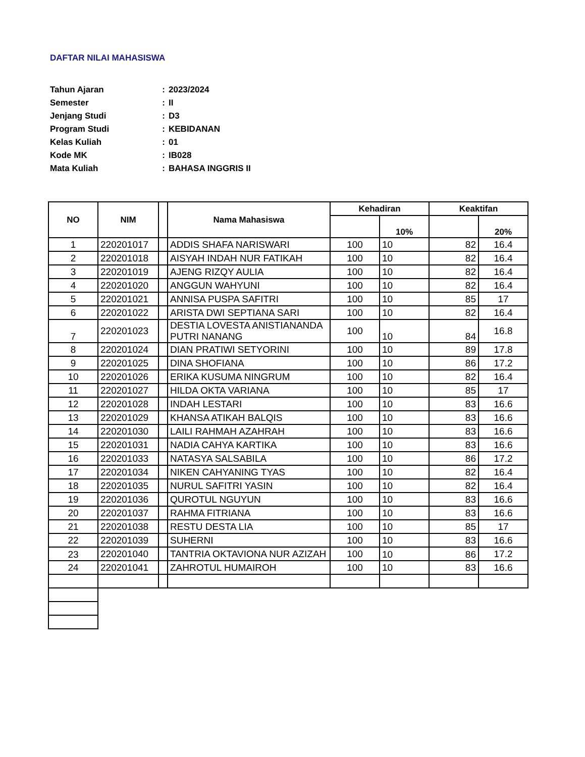DAFTAR NILAI MAHASISWA
| Tahun Ajaran | : | 2023/2024 |
| Semester | : | II |
| Jenjang Studi | : | D3 |
| Program Studi | : | KEBIDANAN |
| Kelas Kuliah | : | 01 |
| Kode MK | : | IB028 |
| Mata Kuliah | : | BAHASA INGGRIS II |
| NO | NIM | | Nama Mahasiswa | Kehadiran | | Keaktifan | |
| --- | --- | --- | --- | --- | --- | --- | --- |
| | | | | | 10% | | 20% |
| 1 | 220201017 | | ADDIS SHAFA NARISWARI | 100 | 10 | 82 | 16.4 |
| 2 | 220201018 | | AISYAH INDAH NUR FATIKAH | 100 | 10 | 82 | 16.4 |
| 3 | 220201019 | | AJENG RIZQY AULIA | 100 | 10 | 82 | 16.4 |
| 4 | 220201020 | | ANGGUN WAHYUNI | 100 | 10 | 82 | 16.4 |
| 5 | 220201021 | | ANNISA PUSPA SAFITRI | 100 | 10 | 85 | 17 |
| 6 | 220201022 | | ARISTA DWI SEPTIANA SARI | 100 | 10 | 82 | 16.4 |
| 7 | 220201023 | | DESTIA LOVESTA ANISTIANANDA PUTRI NANANG | 100 | 10 | 84 | 16.8 |
| 8 | 220201024 | | DIAN PRATIWI SETYORINI | 100 | 10 | 89 | 17.8 |
| 9 | 220201025 | | DINA SHOFIANA | 100 | 10 | 86 | 17.2 |
| 10 | 220201026 | | ERIKA KUSUMA NINGRUM | 100 | 10 | 82 | 16.4 |
| 11 | 220201027 | | HILDA OKTA VARIANA | 100 | 10 | 85 | 17 |
| 12 | 220201028 | | INDAH LESTARI | 100 | 10 | 83 | 16.6 |
| 13 | 220201029 | | KHANSA ATIKAH BALQIS | 100 | 10 | 83 | 16.6 |
| 14 | 220201030 | | LAILI RAHMAH AZAHRAH | 100 | 10 | 83 | 16.6 |
| 15 | 220201031 | | NADIA CAHYA KARTIKA | 100 | 10 | 83 | 16.6 |
| 16 | 220201033 | | NATASYA SALSABILA | 100 | 10 | 86 | 17.2 |
| 17 | 220201034 | | NIKEN CAHYANING TYAS | 100 | 10 | 82 | 16.4 |
| 18 | 220201035 | | NURUL SAFITRI YASIN | 100 | 10 | 82 | 16.4 |
| 19 | 220201036 | | QUROTUL NGUYUN | 100 | 10 | 83 | 16.6 |
| 20 | 220201037 | | RAHMA FITRIANA | 100 | 10 | 83 | 16.6 |
| 21 | 220201038 | | RESTU DESTA LIA | 100 | 10 | 85 | 17 |
| 22 | 220201039 | | SUHERNI | 100 | 10 | 83 | 16.6 |
| 23 | 220201040 | | TANTRIA OKTAVIONA NUR AZIZAH | 100 | 10 | 86 | 17.2 |
| 24 | 220201041 | | ZAHROTUL HUMAIROH | 100 | 10 | 83 | 16.6 |